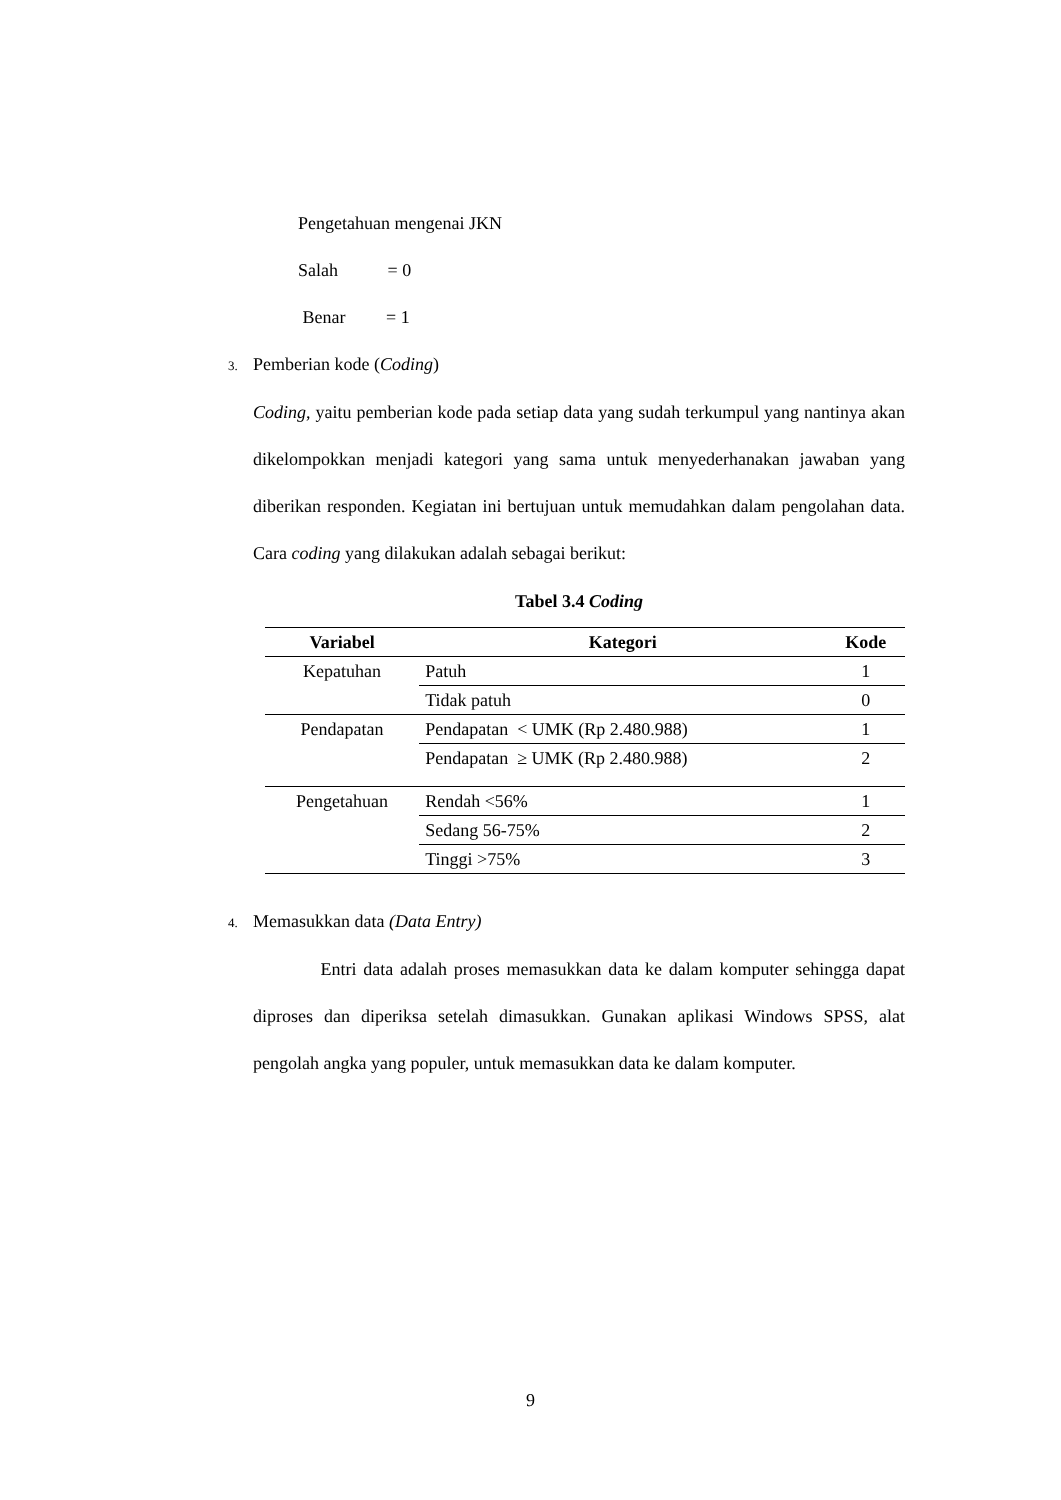Pengetahuan mengenai JKN
Salah = 0
Benar = 1
3. Pemberian kode (Coding)
Coding, yaitu pemberian kode pada setiap data yang sudah terkumpul yang nantinya akan dikelompokkan menjadi kategori yang sama untuk menyederhanakan jawaban yang diberikan responden. Kegiatan ini bertujuan untuk memudahkan dalam pengolahan data. Cara coding yang dilakukan adalah sebagai berikut:
Tabel 3.4 Coding
| Variabel | Kategori | Kode |
| --- | --- | --- |
| Kepatuhan | Patuh | 1 |
| | Tidak patuh | 0 |
| Pendapatan | Pendapatan < UMK (Rp 2.480.988) | 1 |
| | Pendapatan ≥ UMK (Rp 2.480.988) | 2 |
| Pengetahuan | Rendah <56% | 1 |
| | Sedang 56-75% | 2 |
| | Tinggi >75% | 3 |
4. Memasukkan data (Data Entry)
Entri data adalah proses memasukkan data ke dalam komputer sehingga dapat diproses dan diperiksa setelah dimasukkan. Gunakan aplikasi Windows SPSS, alat pengolah angka yang populer, untuk memasukkan data ke dalam komputer.
9